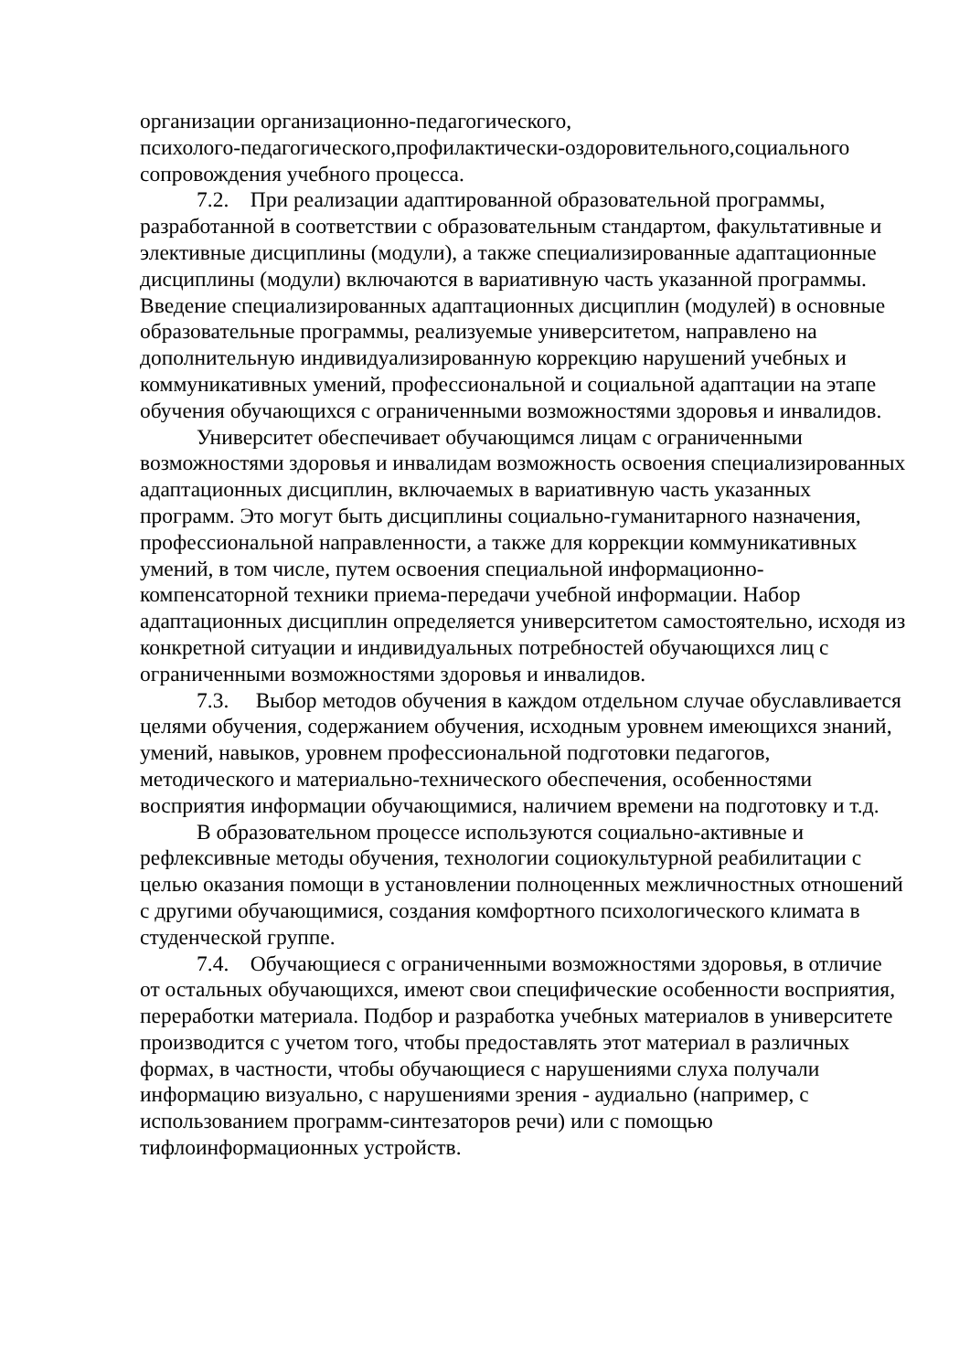организации организационно-педагогического,
психолого-педагогического,профилактически-оздоровительного,социального сопровождения учебного процесса.
7.2. При реализации адаптированной образовательной программы, разработанной в соответствии с образовательным стандартом, факультативные и элективные дисциплины (модули), а также специализированные адаптационные дисциплины (модули) включаются в вариативную часть указанной программы. Введение специализированных адаптационных дисциплин (модулей) в основные образовательные программы, реализуемые университетом, направлено на дополнительную индивидуализированную коррекцию нарушений учебных и коммуникативных умений, профессиональной и социальной адаптации на этапе обучения обучающихся с ограниченными возможностями здоровья и инвалидов.
Университет обеспечивает обучающимся лицам с ограниченными возможностями здоровья и инвалидам возможность освоения специализированных адаптационных дисциплин, включаемых в вариативную часть указанных программ. Это могут быть дисциплины социально-гуманитарного назначения, профессиональной направленности, а также для коррекции коммуникативных умений, в том числе, путем освоения специальной информационно-компенсаторной техники приема-передачи учебной информации. Набор адаптационных дисциплин определяется университетом самостоятельно, исходя из конкретной ситуации и индивидуальных потребностей обучающихся лиц с ограниченными возможностями здоровья и инвалидов.
7.3. Выбор методов обучения в каждом отдельном случае обуславливается целями обучения, содержанием обучения, исходным уровнем имеющихся знаний, умений, навыков, уровнем профессиональной подготовки педагогов, методического и материально-технического обеспечения, особенностями восприятия информации обучающимися, наличием времени на подготовку и т.д.
В образовательном процессе используются социально-активные и рефлексивные методы обучения, технологии социокультурной реабилитации с целью оказания помощи в установлении полноценных межличностных отношений с другими обучающимися, создания комфортного психологического климата в студенческой группе.
7.4. Обучающиеся с ограниченными возможностями здоровья, в отличие от остальных обучающихся, имеют свои специфические особенности восприятия, переработки материала. Подбор и разработка учебных материалов в университете производится с учетом того, чтобы предоставлять этот материал в различных формах, в частности, чтобы обучающиеся с нарушениями слуха получали информацию визуально, с нарушениями зрения - аудиально (например, с использованием программ-синтезаторов речи) или с помощью тифлоинформационных устройств.